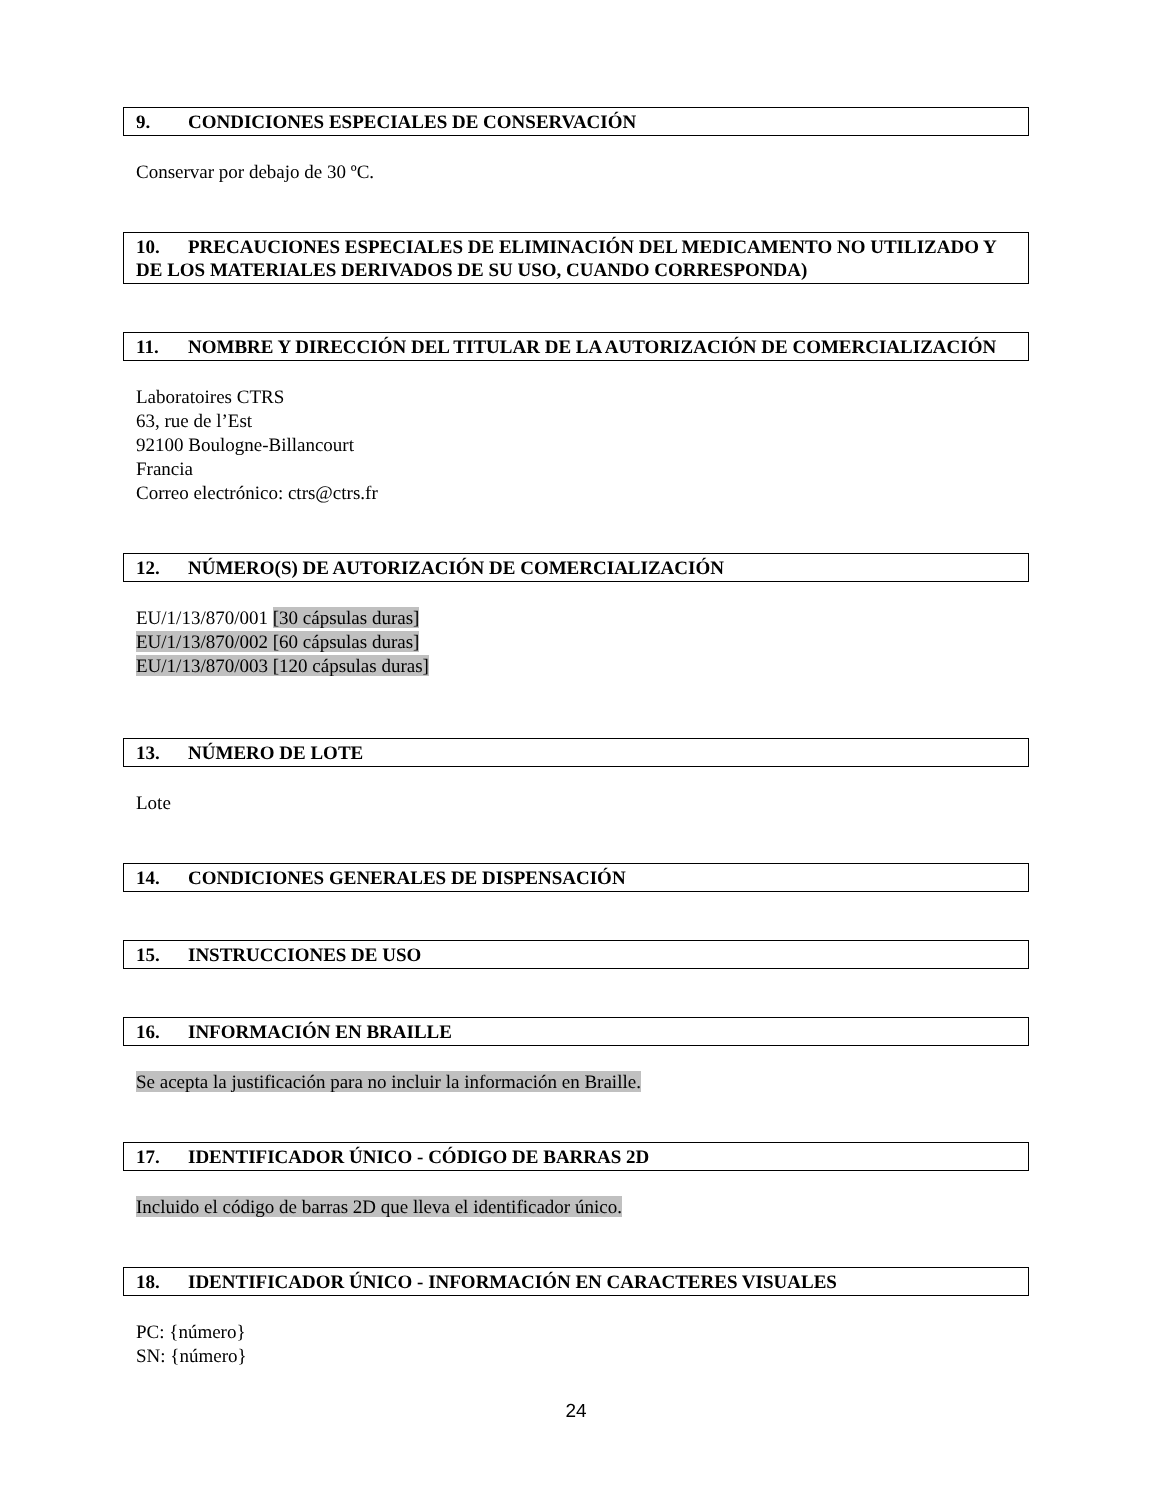9. CONDICIONES ESPECIALES DE CONSERVACIÓN
Conservar por debajo de 30 ºC.
10. PRECAUCIONES ESPECIALES DE ELIMINACIÓN DEL MEDICAMENTO NO UTILIZADO Y DE LOS MATERIALES DERIVADOS DE SU USO, CUANDO CORRESPONDA)
11. NOMBRE Y DIRECCIÓN DEL TITULAR DE LA AUTORIZACIÓN DE COMERCIALIZACIÓN
Laboratoires CTRS
63, rue de l’Est
92100 Boulogne-Billancourt
Francia
Correo electrónico: ctrs@ctrs.fr
12. NÚMERO(S) DE AUTORIZACIÓN DE COMERCIALIZACIÓN
EU/1/13/870/001 [30 cápsulas duras]
EU/1/13/870/002 [60 cápsulas duras]
EU/1/13/870/003 [120 cápsulas duras]
13. NÚMERO DE LOTE
Lote
14. CONDICIONES GENERALES DE DISPENSACIÓN
15. INSTRUCCIONES DE USO
16. INFORMACIÓN EN BRAILLE
Se acepta la justificación para no incluir la información en Braille.
17. IDENTIFICADOR ÚNICO - CÓDIGO DE BARRAS 2D
Incluido el código de barras 2D que lleva el identificador único.
18. IDENTIFICADOR ÚNICO - INFORMACIÓN EN CARACTERES VISUALES
PC: {número}
SN: {número}
24